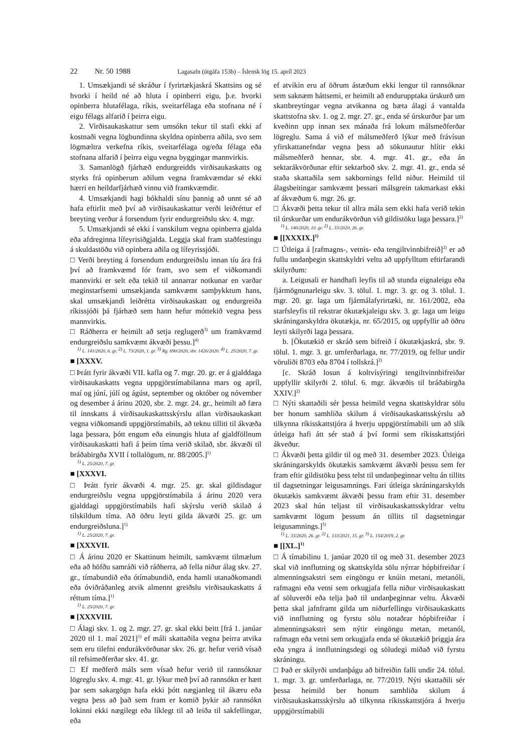22 Nr. 50 1988 Lagasafn (útgáfa 153b) – Íslensk lög 15. apríl 2023
1. Umsækjandi sé skráður í fyrirtækjaskrá Skattsins og sé hvorki í heild né að hluta í opinberri eigu, þ.e. hvorki opinberra hlutafélaga, ríkis, sveitarfélaga eða stofnana né í eigu félags alfarið í þeirra eigu.
2. Virðisaukaskattur sem umsókn tekur til stafi ekki af kostnaði vegna lögbundinna skyldna opinberra aðila, svo sem lögmæltra verkefna ríkis, sveitarfélaga og/eða félaga eða stofnana alfarið í þeirra eigu vegna byggingar mannvirkis.
3. Samanlögð fjárhæð endurgreidds virðisaukaskatts og styrks frá opinberum aðilum vegna framkvæmdar sé ekki hærri en heildarfjárhæð vinnu við framkvæmdir.
4. Umsækjandi hagi bókhaldi sínu þannig að unnt sé að hafa eftirlit með því að virðisaukaskattur verði leiðréttur ef breyting verður á forsendum fyrir endurgreiðslu skv. 4. mgr.
5. Umsækjandi sé ekki í vanskilum vegna opinberra gjalda eða afdreginna lífeyrisiðgjalda. Leggja skal fram staðfestingu á skuldastöðu við opinbera aðila og lífeyrissjóði.
□ Verði breyting á forsendum endurgreiðslu innan tíu ára frá því að framkvæmd fór fram, svo sem ef viðkomandi mannvirki er selt eða tekið til annarrar notkunar en varðar meginstarfsemi umsækjanda samkvæmt samþykktum hans, skal umsækjandi leiðrétta virðisaukaskatt og endurgreiða ríkissjóði þá fjárhæð sem hann hefur móttekið vegna þess mannvirkis.
□ Ráðherra er heimilt að setja reglugerð<sup>3)</sup> um framkvæmd endurgreiðslu samkvæmt ákvæði þessu.]<sup>4)</sup>
<sup>1)</sup> L. 141/2020, 6. gr. <sup>2)</sup> L. 73/2020, 1. gr. <sup>3)</sup> Rg. 690/2020, sbr. 1426/2020. <sup>4)</sup> L. 25/2020, 7. gr.
■ [XXXV.
□ Þrátt fyrir ákvæði VII. kafla og 7. mgr. 20. gr. er á gjalddaga virðisaukaskatts vegna uppgjörstímabilanna mars og apríl, maí og júní, júlí og ágúst, september og október og nóvember og desember á árinu 2020, sbr. 2. mgr. 24. gr., heimilt að færa til innskatts á virðisaukaskattsskýrslu allan virðisaukaskatt vegna viðkomandi uppgjörstímabils, að teknu tilliti til ákvæða laga þessara, þótt engum eða einungis hluta af gjaldföllnum virðisaukaskatti hafi á þeim tíma verið skilað, sbr. ákvæði til bráðabirgða XVII í tollalögum, nr. 88/2005.]<sup>1)</sup>
<sup>1)</sup> L. 25/2020, 7. gr.
■ [XXXVI.
□ Þrátt fyrir ákvæði 4. mgr. 25. gr. skal gildisdagur endurgreiðslu vegna uppgjörstímabila á árinu 2020 vera gjalddagi uppgjörstímabils hafi skýrslu verið skilað á tilskildum tíma. Að öðru leyti gilda ákvæði 25. gr. um endurgreiðsluna.]<sup>1)</sup>
<sup>1)</sup> L. 25/2020, 7. gr.
■ [XXXVII.
□ Á árinu 2020 er Skattinum heimilt, samkvæmt tilmælum eða að höfðu samráði við ráðherra, að fella niður álag skv. 27. gr., tímabundið eða ótímabundið, enda hamli utanaðkomandi eða óviðráðanleg atvik almennt greiðslu virðisaukaskatts á réttum tíma.]<sup>1)</sup>
<sup>1)</sup> L. 25/2020, 7. gr.
■ [XXXVIII.
□ Álagi skv. 1. og 2. mgr. 27. gr. skal ekki beitt [frá 1. janúar 2020 til 1. maí 2021]<sup>1)</sup> ef máli skattaðila vegna þeirra atvika sem eru tilefni endurákvörðunar skv. 26. gr. hefur verið vísað til refsimeðferðar skv. 41. gr.
□ Ef meðferð máls sem vísað hefur verið til rannsóknar lögreglu skv. 4. mgr. 41. gr. lýkur með því að rannsókn er hætt þar sem sakargögn hafa ekki þótt nægjanleg til ákæru eða vegna þess að það sem fram er komið þykir að rannsókn lokinni ekki nægilegt eða líklegt til að leiða til sakfellingar, eða
ef atvikin eru af öðrum ástæðum ekki lengur til rannsóknar sem saknæm háttsemi, er heimilt að endurupptaka úrskurð um skattbreytingar vegna atvikanna og bæta álagi á vantalda skattstofna skv. 1. og 2. mgr. 27. gr., enda sé úrskurður þar um kveðinn upp innan sex mánaða frá lokum málsmeðferðar lögreglu. Sama á við ef málsmeðferð lýkur með frávísun yfirskattanefndar vegna þess að sökunautur hlítir ekki málsmeðferð hennar, sbr. 4. mgr. 41. gr., eða án sektarákvörðunar eftir sektarboð skv. 2. mgr. 41. gr., enda sé staða skattaðila sem sakbornings felld niður. Heimild til álagsbeitingar samkvæmt þessari málsgrein takmarkast ekki af ákvæðum 6. mgr. 26. gr.
□ Ákvæði þetta tekur til allra mála sem ekki hafa verið tekin til úrskurðar um endurákvörðun við gildistöku laga þessara.]<sup>2)</sup>
<sup>1)</sup> L. 140/2020, 10. gr. <sup>2)</sup> L. 33/2020, 26. gr.
■ [[XXXIX.]<sup>1)</sup>
□ Útleiga á [rafmagns-, vetnis- eða tengiltvinnbifreið]<sup>2)</sup> er að fullu undanþegin skattskyldri veltu að uppfylltum eftirfarandi skilyrðum:
a. Leigusali er handhafi leyfis til að stunda eignaleigu eða fjármögnunarleigu skv. 3. tölul. 1. mgr. 3. gr. og 3. tölul. 1. mgr. 20. gr. laga um fjármálafyrirtæki, nr. 161/2002, eða starfsleyfis til rekstrar ökutækjaleigu skv. 3. gr. laga um leigu skráningarskyldra ökutækja, nr. 65/2015, og uppfyllir að öðru leyti skilyrði laga þessara.
b. [Ökutækið er skráð sem bifreið í ökutækjaskrá, sbr. 9. tölul. 1. mgr. 3. gr. umferðarlaga, nr. 77/2019, og fellur undir vöruliði 8703 eða 8704 í tollskrá.]<sup>2)</sup>
[c. Skráð losun á koltvísýringi tengiltvinnbifreiðar uppfyllir skilyrði 2. tölul. 6. mgr. ákvæðis til bráðabirgða XXIV.]<sup>2)</sup>
□ Nýti skattaðili sér þessa heimild vegna skattskyldrar sölu ber honum samhliða skilum á virðisaukaskattsskýrslu að tilkynna ríkisskattstjóra á hverju uppgjörstímabili um að slík útleiga hafi átt sér stað á því formi sem ríkisskattstjóri ákveður.
□ Ákvæði þetta gildir til og með 31. desember 2023. Útleiga skráningarskylds ökutækis samkvæmt ákvæði þessu sem fer fram eftir gildistöku þess telst til undanþeginnar veltu án tillits til dagsetningar leigusamnings. Fari útleiga skráningarskylds ökutækis samkvæmt ákvæði þessu fram eftir 31. desember 2023 skal hún teljast til virðisaukaskattsskyldrar veltu samkvæmt lögum þessum án tillits til dagsetningar leigusamnings.]<sup>3)</sup>
<sup>1)</sup> L. 33/2020, 26. gr. <sup>2)</sup> L. 133/2021, 15. gr. <sup>3)</sup> L. 154/2019, 2. gr.
■ [[XL.]<sup>1)</sup>
□ Á tímabilinu 1. janúar 2020 til og með 31. desember 2023 skal við innflutning og skattskylda sölu nýrrar hópbifreiðar í almenningsakstri sem eingöngu er knúin metani, metanóli, rafmagni eða vetni sem orkugjafa fella niður virðisaukaskatt af söluverði eða telja það til undanþeginnar veltu. Ákvæði þetta skal jafnframt gilda um niðurfellingu virðisaukaskatts við innflutning og fyrstu sölu notaðrar hópbifreiðar í almenningsakstri sem nýtir eingöngu metan, metanól, rafmagn eða vetni sem orkugjafa enda sé ökutækið þriggja ára eða yngra á innflutningsdegi og söludegi miðað við fyrstu skráningu.
□ Það er skilyrði undanþágu að bifreiðin falli undir 24. tölul. 1. mgr. 3. gr. umferðarlaga, nr. 77/2019. Nýti skattaðili sér þessa heimild ber honum samhliða skilum á virðisaukaskattsskýrslu að tilkynna ríkisskattstjóra á hverju uppgjörstímabili